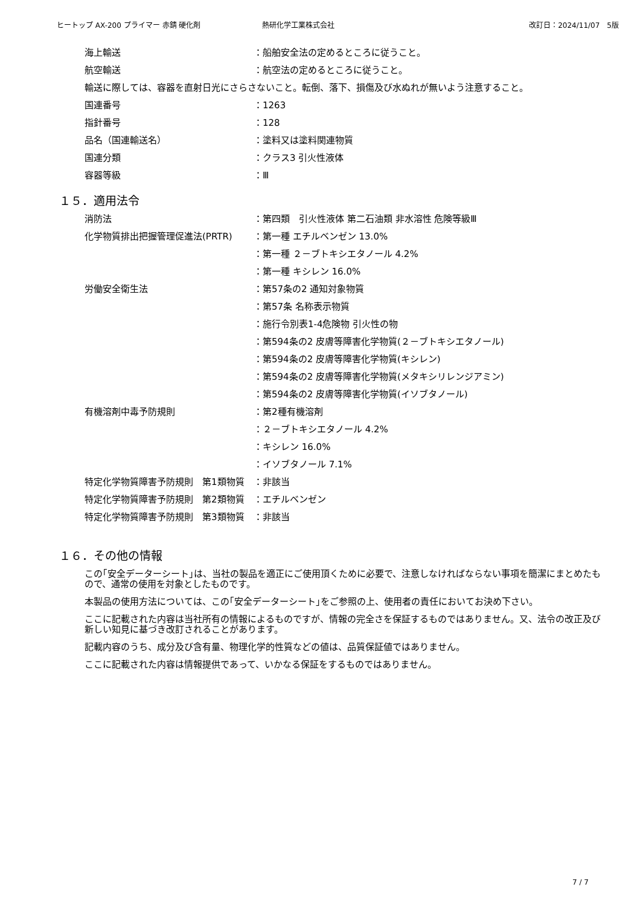ヒートップ AX-200 プライマー 赤錆 硬化剤 熱研化学工業株式会社 改訂日：2024/11/07　5版
海上輸送 ：船舶安全法の定めるところに従うこと。
航空輸送 ：航空法の定めるところに従うこと。
輸送に際しては、容器を直射日光にさらさないこと。転倒、落下、損傷及び水ぬれが無いよう注意すること。
国連番号 ：1263
指針番号 ：128
品名（国連輸送名） ：塗料又は塗料関連物質
国連分類 ：クラス3 引火性液体
容器等級 ：Ⅲ
１５．適用法令
消防法 ：第四類　引火性液体 第二石油類 非水溶性 危険等級Ⅲ
化学物質排出把握管理促進法(PRTR) ：第一種 エチルベンゼン 13.0%
：第一種 ２－ブトキシエタノール 4.2%
：第一種 キシレン 16.0%
労働安全衛生法 ：第57条の2 通知対象物質
：第57条 名称表示物質
：施行令別表1-4危険物 引火性の物
：第594条の2 皮膚等障害化学物質(２－ブトキシエタノール)
：第594条の2 皮膚等障害化学物質(キシレン)
：第594条の2 皮膚等障害化学物質(メタキシリレンジアミン)
：第594条の2 皮膚等障害化学物質(イソブタノール)
有機溶剤中毒予防規則 ：第2種有機溶剤
：２－ブトキシエタノール 4.2%
：キシレン 16.0%
：イソブタノール 7.1%
特定化学物質障害予防規則　第1類物質 ：非該当
特定化学物質障害予防規則　第2類物質 ：エチルベンゼン
特定化学物質障害予防規則　第3類物質 ：非該当
１６．その他の情報
この｢安全データーシート｣は、当社の製品を適正にご使用頂くために必要で、注意しなければならない事項を簡潔にまとめたもので、通常の使用を対象としたものです。
本製品の使用方法については、この｢安全データーシート｣をご参照の上、使用者の責任においてお決め下さい。
ここに記載された内容は当社所有の情報によるものですが、情報の完全さを保証するものではありません。又、法令の改正及び新しい知見に基づき改訂されることがあります。
記載内容のうち、成分及び含有量、物理化学的性質などの値は、品質保証値ではありません。
ここに記載された内容は情報提供であって、いかなる保証をするものではありません。
7 / 7